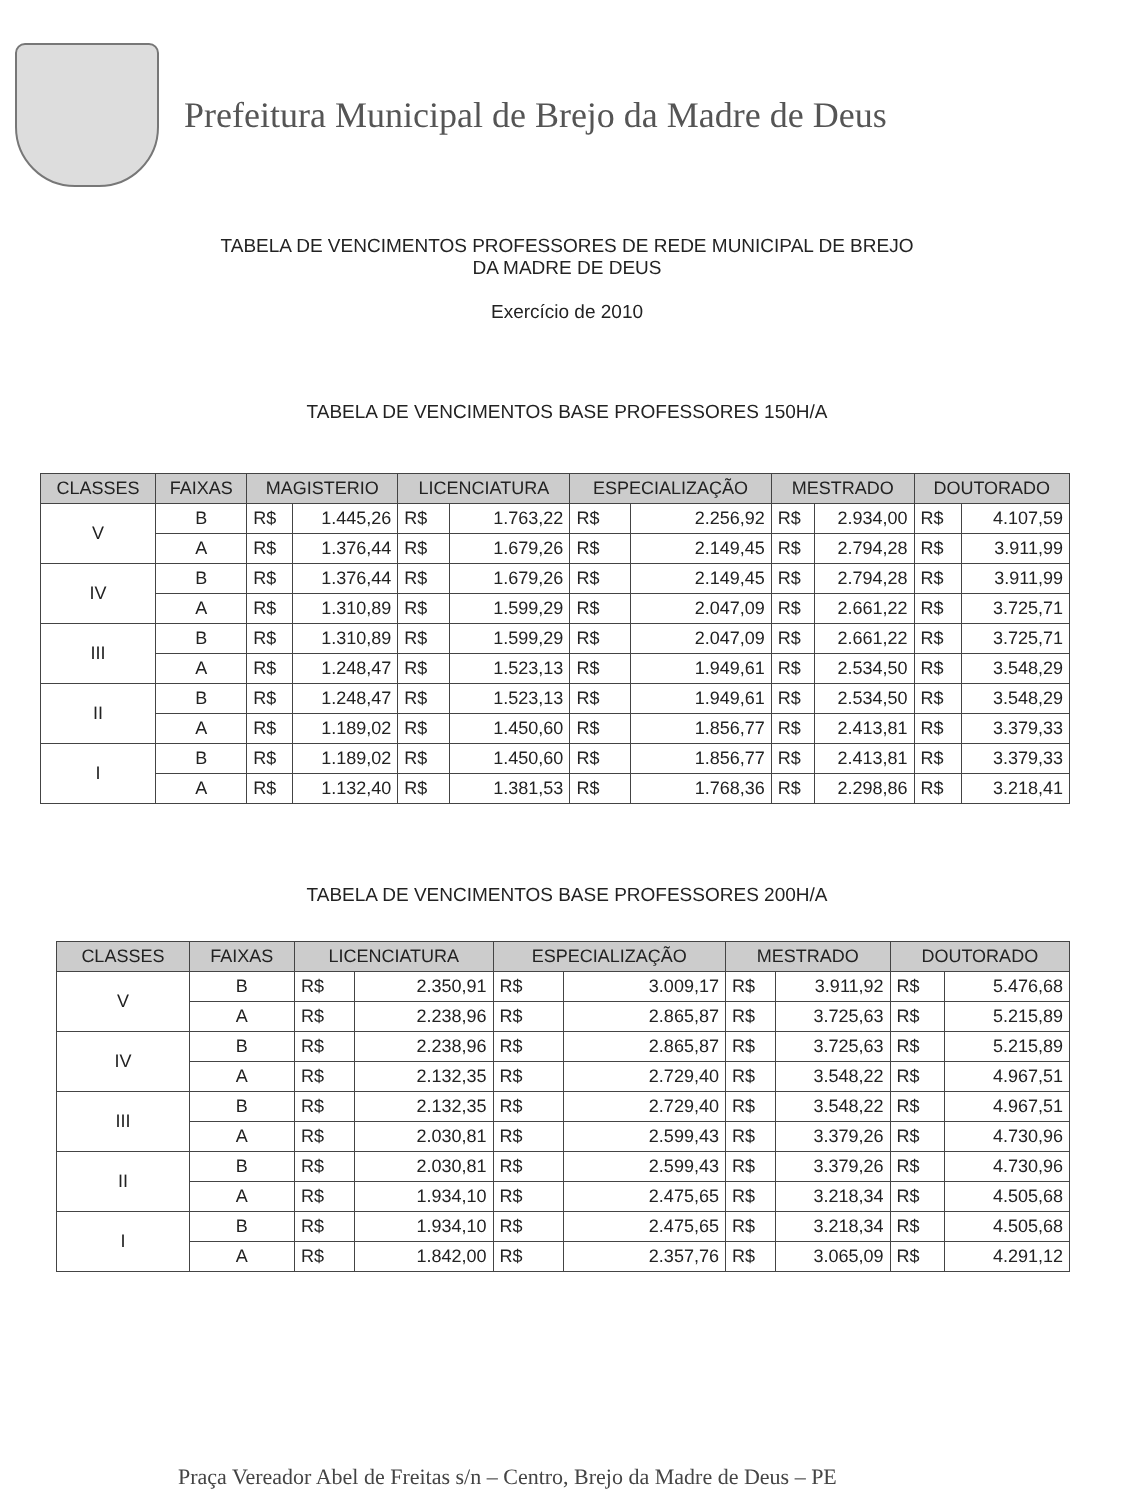Prefeitura Municipal de Brejo da Madre de Deus
TABELA DE VENCIMENTOS PROFESSORES DE REDE MUNICIPAL DE BREJO
DA MADRE DE DEUS
Exercício de 2010
TABELA DE VENCIMENTOS BASE PROFESSORES 150H/A
| CLASSES | FAIXAS | MAGISTERIO | | LICENCIATURA | | ESPECIALIZAÇÃO | | MESTRADO | | DOUTORADO | |
| --- | --- | --- | --- | --- | --- | --- | --- | --- | --- | --- | --- |
| V | B | R$ | 1.445,26 | R$ | 1.763,22 | R$ | 2.256,92 | R$ | 2.934,00 | R$ | 4.107,59 |
| | A | R$ | 1.376,44 | R$ | 1.679,26 | R$ | 2.149,45 | R$ | 2.794,28 | R$ | 3.911,99 |
| IV | B | R$ | 1.376,44 | R$ | 1.679,26 | R$ | 2.149,45 | R$ | 2.794,28 | R$ | 3.911,99 |
| | A | R$ | 1.310,89 | R$ | 1.599,29 | R$ | 2.047,09 | R$ | 2.661,22 | R$ | 3.725,71 |
| III | B | R$ | 1.310,89 | R$ | 1.599,29 | R$ | 2.047,09 | R$ | 2.661,22 | R$ | 3.725,71 |
| | A | R$ | 1.248,47 | R$ | 1.523,13 | R$ | 1.949,61 | R$ | 2.534,50 | R$ | 3.548,29 |
| II | B | R$ | 1.248,47 | R$ | 1.523,13 | R$ | 1.949,61 | R$ | 2.534,50 | R$ | 3.548,29 |
| | A | R$ | 1.189,02 | R$ | 1.450,60 | R$ | 1.856,77 | R$ | 2.413,81 | R$ | 3.379,33 |
| I | B | R$ | 1.189,02 | R$ | 1.450,60 | R$ | 1.856,77 | R$ | 2.413,81 | R$ | 3.379,33 |
| | A | R$ | 1.132,40 | R$ | 1.381,53 | R$ | 1.768,36 | R$ | 2.298,86 | R$ | 3.218,41 |
TABELA DE VENCIMENTOS BASE PROFESSORES 200H/A
| CLASSES | FAIXAS | LICENCIATURA | | ESPECIALIZAÇÃO | | MESTRADO | | DOUTORADO | |
| --- | --- | --- | --- | --- | --- | --- | --- | --- | --- |
| V | B | R$ | 2.350,91 | R$ | 3.009,17 | R$ | 3.911,92 | R$ | 5.476,68 |
| | A | R$ | 2.238,96 | R$ | 2.865,87 | R$ | 3.725,63 | R$ | 5.215,89 |
| IV | B | R$ | 2.238,96 | R$ | 2.865,87 | R$ | 3.725,63 | R$ | 5.215,89 |
| | A | R$ | 2.132,35 | R$ | 2.729,40 | R$ | 3.548,22 | R$ | 4.967,51 |
| III | B | R$ | 2.132,35 | R$ | 2.729,40 | R$ | 3.548,22 | R$ | 4.967,51 |
| | A | R$ | 2.030,81 | R$ | 2.599,43 | R$ | 3.379,26 | R$ | 4.730,96 |
| II | B | R$ | 2.030,81 | R$ | 2.599,43 | R$ | 3.379,26 | R$ | 4.730,96 |
| | A | R$ | 1.934,10 | R$ | 2.475,65 | R$ | 3.218,34 | R$ | 4.505,68 |
| I | B | R$ | 1.934,10 | R$ | 2.475,65 | R$ | 3.218,34 | R$ | 4.505,68 |
| | A | R$ | 1.842,00 | R$ | 2.357,76 | R$ | 3.065,09 | R$ | 4.291,12 |
Praça Vereador Abel de Freitas s/n – Centro, Brejo da Madre de Deus – PE